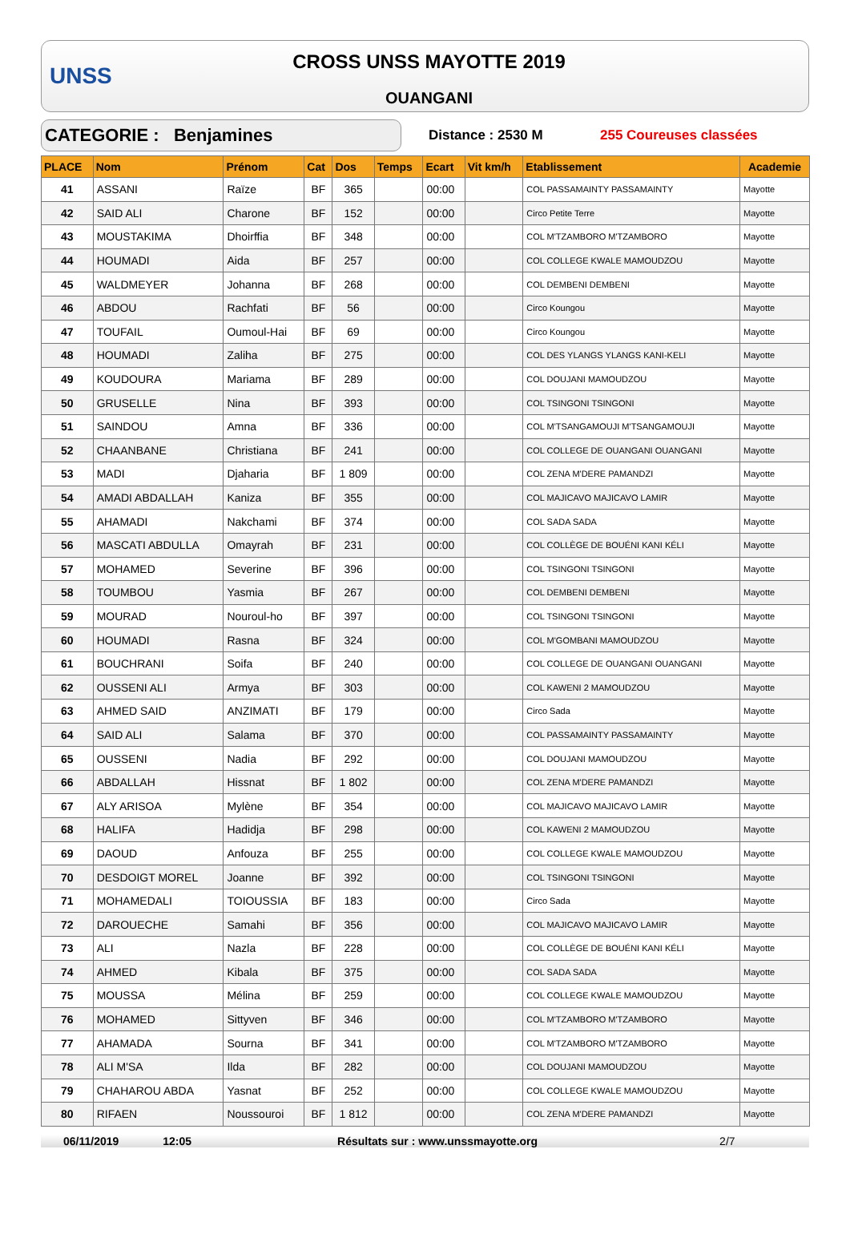UNSS
CROSS UNSS MAYOTTE 2019
OUANGANI
CATEGORIE : Benjamines
Distance : 2530 M 255 Coureuses classées
| PLACE | Nom | Prénom | Cat | Dos | Temps | Ecart | Vit km/h | Etablissement | Academie |
| --- | --- | --- | --- | --- | --- | --- | --- | --- | --- |
| 41 | ASSANI | Raïze | BF | 365 | | 00:00 | | COL PASSAMAINTY PASSAMAINTY | Mayotte |
| 42 | SAID ALI | Charone | BF | 152 | | 00:00 | | Circo Petite Terre | Mayotte |
| 43 | MOUSTAKIMA | Dhoirffia | BF | 348 | | 00:00 | | COL M'TZAMBORO M'TZAMBORO | Mayotte |
| 44 | HOUMADI | Aida | BF | 257 | | 00:00 | | COL COLLEGE KWALE MAMOUDZOU | Mayotte |
| 45 | WALDMEYER | Johanna | BF | 268 | | 00:00 | | COL DEMBENI DEMBENI | Mayotte |
| 46 | ABDOU | Rachfati | BF | 56 | | 00:00 | | Circo Koungou | Mayotte |
| 47 | TOUFAIL | Oumoul-Hai | BF | 69 | | 00:00 | | Circo Koungou | Mayotte |
| 48 | HOUMADI | Zaliha | BF | 275 | | 00:00 | | COL DES YLANGS YLANGS KANI-KELI | Mayotte |
| 49 | KOUDOURA | Mariama | BF | 289 | | 00:00 | | COL DOUJANI MAMOUDZOU | Mayotte |
| 50 | GRUSELLE | Nina | BF | 393 | | 00:00 | | COL TSINGONI TSINGONI | Mayotte |
| 51 | SAINDOU | Amna | BF | 336 | | 00:00 | | COL M'TSANGAMOUJI M'TSANGAMOUJI | Mayotte |
| 52 | CHAANBANE | Christiana | BF | 241 | | 00:00 | | COL COLLEGE DE OUANGANI OUANGANI | Mayotte |
| 53 | MADI | Djaharia | BF | 1 809 | | 00:00 | | COL ZENA M'DERE PAMANDZI | Mayotte |
| 54 | AMADI ABDALLAH | Kaniza | BF | 355 | | 00:00 | | COL MAJICAVO MAJICAVO LAMIR | Mayotte |
| 55 | AHAMADI | Nakchami | BF | 374 | | 00:00 | | COL SADA SADA | Mayotte |
| 56 | MASCATI ABDULLA | Omayrah | BF | 231 | | 00:00 | | COL COLLÈGE DE BOUÉNI KANI KÉLI | Mayotte |
| 57 | MOHAMED | Severine | BF | 396 | | 00:00 | | COL TSINGONI TSINGONI | Mayotte |
| 58 | TOUMBOU | Yasmia | BF | 267 | | 00:00 | | COL DEMBENI DEMBENI | Mayotte |
| 59 | MOURAD | Nouroul-ho | BF | 397 | | 00:00 | | COL TSINGONI TSINGONI | Mayotte |
| 60 | HOUMADI | Rasna | BF | 324 | | 00:00 | | COL M'GOMBANI MAMOUDZOU | Mayotte |
| 61 | BOUCHRANI | Soifa | BF | 240 | | 00:00 | | COL COLLEGE DE OUANGANI OUANGANI | Mayotte |
| 62 | OUSSENI ALI | Armya | BF | 303 | | 00:00 | | COL KAWENI 2 MAMOUDZOU | Mayotte |
| 63 | AHMED SAID | ANZIMATI | BF | 179 | | 00:00 | | Circo Sada | Mayotte |
| 64 | SAID ALI | Salama | BF | 370 | | 00:00 | | COL PASSAMAINTY PASSAMAINTY | Mayotte |
| 65 | OUSSENI | Nadia | BF | 292 | | 00:00 | | COL DOUJANI MAMOUDZOU | Mayotte |
| 66 | ABDALLAH | Hissnat | BF | 1 802 | | 00:00 | | COL ZENA M'DERE PAMANDZI | Mayotte |
| 67 | ALY ARISOA | Mylène | BF | 354 | | 00:00 | | COL MAJICAVO MAJICAVO LAMIR | Mayotte |
| 68 | HALIFA | Hadidja | BF | 298 | | 00:00 | | COL KAWENI 2 MAMOUDZOU | Mayotte |
| 69 | DAOUD | Anfouza | BF | 255 | | 00:00 | | COL COLLEGE KWALE MAMOUDZOU | Mayotte |
| 70 | DESDOIGT MOREL | Joanne | BF | 392 | | 00:00 | | COL TSINGONI TSINGONI | Mayotte |
| 71 | MOHAMEDALI | TOIOUSSIA | BF | 183 | | 00:00 | | Circo Sada | Mayotte |
| 72 | DAROUECHE | Samahi | BF | 356 | | 00:00 | | COL MAJICAVO MAJICAVO LAMIR | Mayotte |
| 73 | ALI | Nazla | BF | 228 | | 00:00 | | COL COLLÈGE DE BOUÉNI KANI KÉLI | Mayotte |
| 74 | AHMED | Kibala | BF | 375 | | 00:00 | | COL SADA SADA | Mayotte |
| 75 | MOUSSA | Mélina | BF | 259 | | 00:00 | | COL COLLEGE KWALE MAMOUDZOU | Mayotte |
| 76 | MOHAMED | Sittyven | BF | 346 | | 00:00 | | COL M'TZAMBORO M'TZAMBORO | Mayotte |
| 77 | AHAMADA | Sourna | BF | 341 | | 00:00 | | COL M'TZAMBORO M'TZAMBORO | Mayotte |
| 78 | ALI M'SA | Ilda | BF | 282 | | 00:00 | | COL DOUJANI MAMOUDZOU | Mayotte |
| 79 | CHAHAROU ABDA | Yasnat | BF | 252 | | 00:00 | | COL COLLEGE KWALE MAMOUDZOU | Mayotte |
| 80 | RIFAEN | Noussouroi | BF | 1 812 | | 00:00 | | COL ZENA M'DERE PAMANDZI | Mayotte |
06/11/2019 12:05 Résultats sur : www.unssmayotte.org 2/7